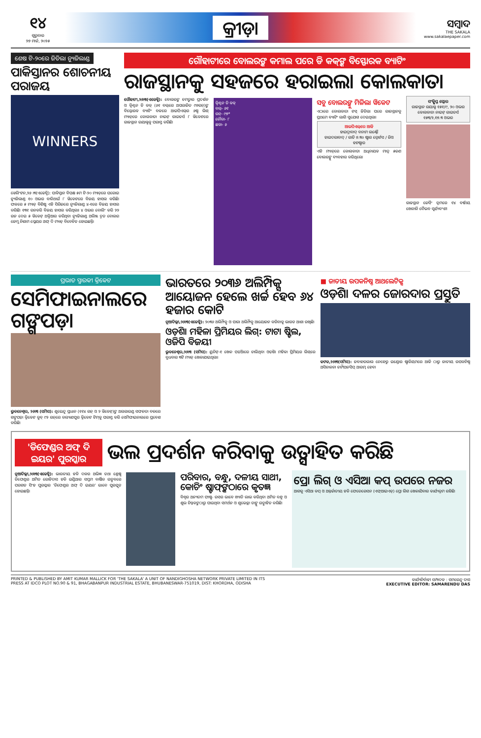୧୪
ଗୁରୁବାର
୨୭ ମାର୍ଚ୍ଚ, ୨୦୨୫
କ୍ରୀଡ଼ା
ସମ୍ବାଦ
THE SAKALA
www.sakalaepaper.com
ଶେଷ ଟି-୨୦ରେ ଜିତିଲା ନ୍ୟୁଜିଲାଣ୍ଡ
ପାକିସ୍ତାନର ଶୋଚନୀୟ ପରାଜୟ
WINNERS
ୱେଲିଂଟନ,୨୬ ।୩(ଏଜେନ୍ସି): ପାକିସ୍ତାନ ବିପକ୍ଷ ୫ମ ଟି-୨୦ ମ୍ୟାଚ୍‌ରେ ଘରୋଇ ନ୍ୟୁଜିଲାଣ୍ଡ ୧୦ ଓଭର ବାକିଥାଇଁ ୮ ୱିକେଟରେ ବିଜୟ ହାସଲ କରିଛି। ଫଳରେ ୫ ମ୍ୟାଚ୍ ବିଶିଷ୍ଟ ଏହି ସିରିଜରେ ନ୍ୟୁଜିଲାଣ୍ଡ ୪-୧ରେ ବିଜୟ ହାସଲ କରିଛି। ୧୩୧ ରନକରି ବିଜୟ ହାସଲ କରିଥିଲା। ୪ ଓଭର ବୋଲିଂ କରି ୨୨ ରନ ଦେଇ ୫ ୱିକେଟ୍ ଅକ୍ତିଆର କରିଥିବା ନ୍ୟୁଜିଲାଣ୍ଡ ଅଲିଞ୍ଜ ଦ୍ରୁତ ବୋଲର ଜେମ୍ସ ନିଶାମ ପ୍ଲେୟର ଅଫ୍ ଦି ମ୍ୟାଚ୍ ବିବେଚିତ ହୋଇଛନ୍ତି।
ଗୌହାଟୀରେ ବୋଲରଙ୍କ କମାଲ ପରେ ଡି କକ୍‌ଙ୍କ ବିସ୍ଫୋରକ ବ୍ୟାଟିଂ
ରାଜସ୍ଥାନକୁ ସହଜରେ ହରାଇଲା କୋଲକାତା
ଗୌହାଟୀ,୨୬।୩(ଏଜେନ୍ସି): ବୋଲରଙ୍କ ଚମତ୍କାର ପ୍ରଦର୍ଶନ ଓ କ୍ୱିଣ୍ଟନ ଡି କକ୍ (୬୧ ବଲ୍‌ରେ ଅପରାଜିତ ୯୭ରନ୍)ଙ୍କ ବିସ୍ଫୋରକ ବ୍ୟାଟିଂ ବଳରେ ଆଇପିଏଲ୍‌ର ୬ଷ୍ଠ ଲିଗ୍ ମ୍ୟାଚ୍‌ରେ କୋଲକାତା ନାଇଟ୍ ରାଇଡର୍ସ ୮ ୱିକେଟରେ ରାଜସ୍ଥାନ ରୟାଲ୍ସକୁ ପରାସ୍ତ କରିଛି।
କ୍ୱିଣ୍ଟନ ଡି କକ୍
ବଲ୍- ୬୧
ରନ୍- ୯୭*
ଚୌକା- ୮
ଛକା- ୬
ସବୁ ବୋଲରଙ୍କୁ ମିଳିଲା ୱିକେଟ
ଏଠାରେ କୋଲକାତା ଟସ୍ ଜିତିଲା ପରେ ରାଜସ୍ଥାନକୁ ପ୍ରଥମେ ବ୍ୟାଟିଂ ଲାଗି ସୁଯୋଗ ଦେଇଥିଲା।
ଆଇପିଏଲ୍‌ରେ ଆଜି
ହାଇଦ୍ରାବାଦ୍ ବନାମ ଲକ୍ଷ୍ନୌ
ହାଇଦରାବାଦ୍ / ରାତି ୭.୩୦ ଷ୍ଟାର ସ୍ପୋର୍ଟସ / ଜିଓ ହଟଷ୍ଟାର
ଏହି ମ୍ୟାଚ୍‌ରେ କୋଲକାତା ଅଧିନାୟକ ମାତ୍ର ୫ଜଣ ବୋଲରଙ୍କୁ ବ୍ୟବହାର କରିଥିଲେ।
ସଂକ୍ଷିପ୍ତ ସ୍କୋର
ରାଜସ୍ଥାନ ରୟାଲ୍ସ ୧୫୧/୯, ୨୦ ଓଭର
କୋଲକାତା ନାଇଟ୍ ରାଇଡର୍ସ ୧୫୩/୨,୧୭.୩ ଓଭର
ରାଜସ୍ଥାନ ଜେର୍ସିଂ ଡ୍ରମରେ ୧୪ ବର୍ଷୀୟ ଖେଳାଳି ବୈଭବ ସୂର୍ଯ୍ୟବଂଶୀ
ପ୍ରଭାତ ସ୍ମାରକୀ କ୍ରିକେଟ
ସେମିଫାଇନାଲରେ ଗଙ୍ଗପଡ଼ା
ଭୁବନେଶ୍ୱର, ୨୬।୩ (ସମିସ): ଶୁଭେନ୍ଦୁ ପ୍ରଧାନ (୧୧୪ ରନ୍ ଓ ୨ ୱିକେଟ୍)ଙ୍କ ଅଲରାଉଣ୍ଡ ସଫଳତା ବଳରେ ଗଙ୍ଗପଡ଼ା କ୍ରିକେଟ କ୍ଲବ୍ ୯୨ ରନ୍‌ରେ କଲ୍ୟାଣପୁର କ୍ରିକେଟ ଟିମ୍‌କୁ ପରାସ୍ତ କରି ସେମିଫାଇନାଲରେ ପ୍ରବେଶ କରିଛି।
ଭାରତରେ ୨୦୩୬ ଅଲିମ୍ପିକ୍ସ ଆୟୋଜନ ହେଲେ ଖର୍ଚ୍ଚ ହେବ ୬୪ ହଜାର କୋଟି
ନୂଆଦିଲ୍ଲୀ,୨୬।୩(ଏଜେନ୍ସି): ୨୦୩୬ ଅଲିମ୍ପିକ୍ସ ଓ ପାରା ଅଲିମ୍ପିକ୍ସ ଆୟୋଜନ କରିବାକୁ ଭାରତ ଆଶା ରଖିଛି।
ଓଡ଼ିଶା ମହିଳା ପ୍ରିମିୟର ଲିଗ୍: ଟାଟା ଷ୍ଟିଲ, ଓଜିପି ବିଜୟୀ
ଭୁବନେଶ୍ୱର,୨୬।୩ (ସମିସ): ୟୁନିଟ୍-୧ ଖେଳ ପଡ଼ିଆରେ ଚାଲିଥିବା ଓଡ଼ିଶା ମହିଳା ପ୍ରିମିୟର ଲିଗ୍‌ରେ ବୁଧବାର ୩ଟି ମ୍ୟାଚ୍ ଖେଳାଯାଇଥିଲା।
■ ଜାତୀୟ ଉପକନିଷ୍ଠ ଆଥଲେଟିକ୍ସ
ଓଡ଼ିଶା ଦଳର ଜୋରଦାର ପ୍ରସ୍ତୁତି
କଟକ,୨୬।୩(ସମିସ): ଜବାହରଲାଲ ନେହେରୁ ଇଣ୍ଡୋର ଷ୍ଟାଡିୟମରେ ଆଜି ଠାରୁ ଜାତୀୟ ଉପକନିଷ୍ଠ ଅସିଚାଳନା ଚାମ୍ପିଅନସିପ୍ ଆରମ୍ଭ ହେବ।
'ଡିଫେଣ୍ଡର ଅଫ୍ ଦି ଇୟର' ପୁରସ୍କାର
ଭଲ ପ୍ରଦର୍ଶନ କରିବାକୁ ଉତ୍ସାହିତ କରିଛି
ନୂଆଦିଲ୍ଲୀ,୨୬।୩(ଏଜେନ୍ସି): ଭାରତୀୟ ହକି ଦଳର ଅଭିଜ୍ଞ ତଥା ଶ୍ରେଷ୍ଠ ଡିଫେଣ୍ଡର ଅମିତ ରୋହିଦାସ ହକି ଇଣ୍ଡିଆର ସପ୍ତମ ବାର୍ଷିକ ଉତ୍ସବରେ ପରଗତ ସିଂହ ପୁରସ୍କାର 'ଡିଫେଣ୍ଡର ଅଫ୍ ଦି ଇୟର' ଭାବେ ପୁରସ୍କୃତ ହୋଇଛନ୍ତି।
ପରିବାର, ବନ୍ଧୁ, ଦଳୀୟ ସାଥୀ, କୋଚିଂ ଷ୍ଟାଫ୍‌ଙ୍କଠାରେ କୃତଜ୍ଞ
ବିଶ୍ୱର ଅନ୍ୟତମ ଫାଷ୍ଟ- ରସର ଭାବେ ଖ୍ୟାତି ଲାଭ କରିଥିବା ଅମିତ ବନ୍ଧୁ ଓ ଶୁଭ ଚିନ୍ତକଙ୍କଠାରୁ ପାଇଥିବା ସମର୍ଥନ ଓ ଶୁଭେଚ୍ଛା ତାଙ୍କୁ ଉତ୍ସାହିତ କରିଛି।
ପ୍ରୋ ଲିଗ୍ ଓ ଏସିଆ କପ୍ ଉପରେ ନଜର
ଆଗକୁ ଏସିଆ କପ୍ ଓ ଅନ୍ତର୍ଜାତୀୟ ହକି ଫେଡେରେସନ (ଏଫ୍‌ଆଇଏଚ୍) ପ୍ରୋ ଲିଗ ଖେଳାଯିବାର କାର୍ଯ୍ୟକ୍ରମ ରହିଛି।
PRINTED & PUBLISHED BY AMIT KUMAR MALLICK FOR 'THE SAKALA' A UNIT OF NANDIGHOSHA NETWORK PRIVATE LIMITED IN ITS
PRESS AT IDCO PLOT NO.90 & 91, BHAGABANPUR INDUSTRIAL ESTATE, BHUBANESWAR-751019, DIST: KHORDHA, ODISHA
କାର୍ଯ୍ୟନିର୍ବାହୀ ସମ୍ପାଦକ : ସମରେନ୍ଦୁ ଦାସ
EXECUTIVE EDITOR: SAMARENDU DAS